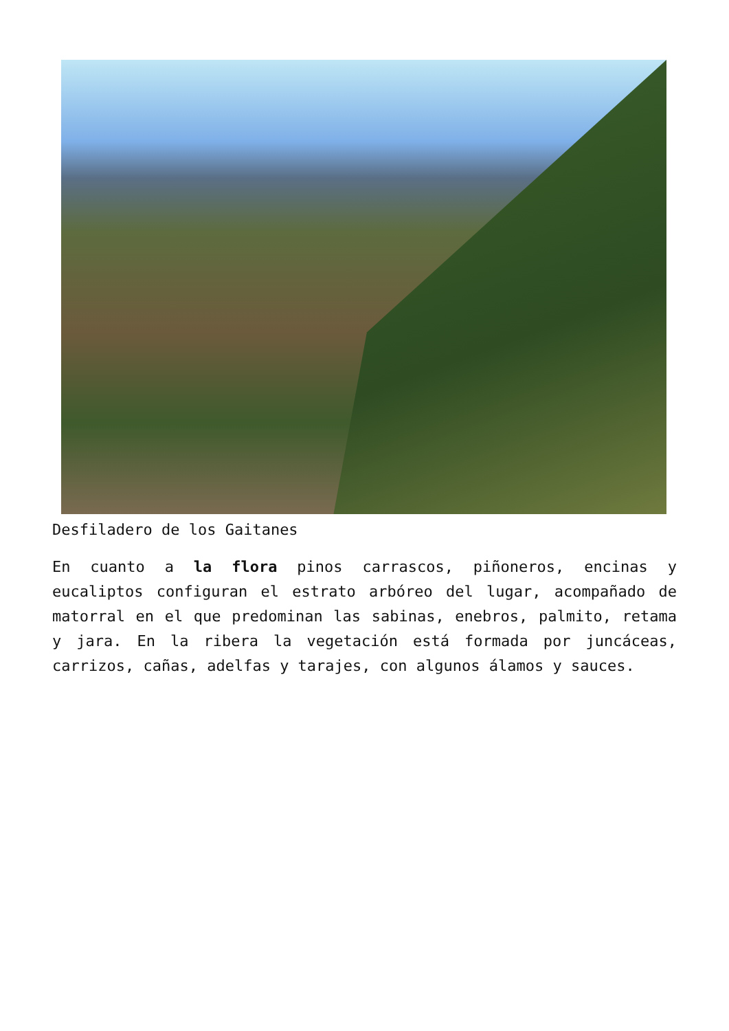Desfiladero de los Gaitanes
En cuanto a la flora pinos carrascos, piñoneros, encinas y eucaliptos configuran el estrato arbóreo del lugar, acompañado de matorral en el que predominan las sabinas, enebros, palmito, retama y jara. En la ribera la vegetación está formada por juncáceas, carrizos, cañas, adelfas y tarajes, con algunos álamos y sauces.